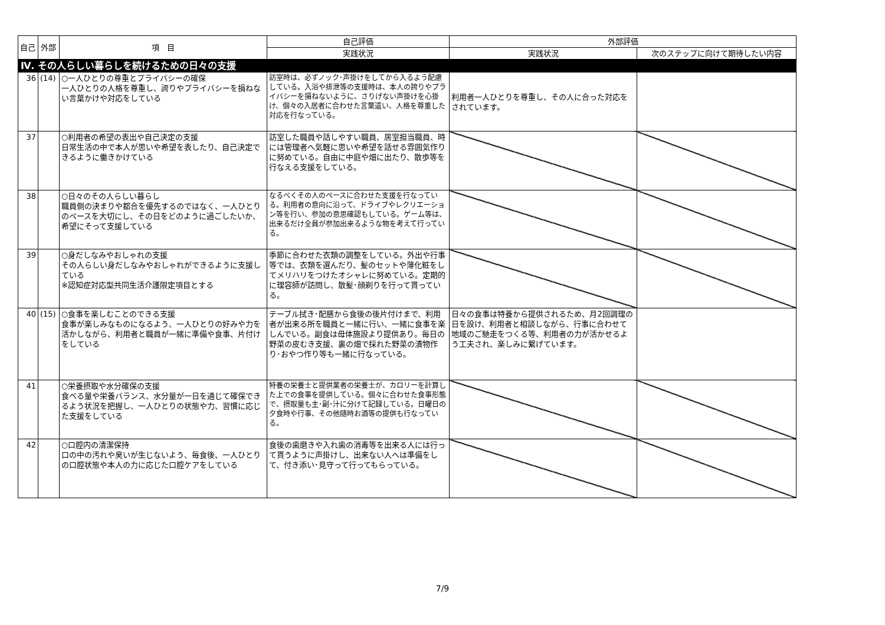| 自己 | 外部 | 項 目 | 自己評価 | 外部評価 | |
| --- | --- | --- | --- | --- | --- |
| | | | 実践状況 | 実践状況 | 次のステップに向けて期待したい内容 |
| Ⅳ. その人らしい暮らしを続けるための日々の支援 | | | | | |
| 36 | (14) | ○一人ひとりの尊重とプライバシーの確保 一人ひとりの人格を尊重し、誇りやプライバシーを損ねない言葉かけや対応をしている | 訪室時は、必ずノック･声掛けをしてから入るよう配慮している。入浴や排泄等の支援時は、本人の誇りやプライバシーを損ねないように、さりげない声掛けを心掛け、個々の入居者に合わせた言葉遣い、人格を尊重した対応を行なっている。 | 利用者一人ひとりを尊重し、その人に合った対応をされています。 | |
| 37 | | ○利用者の希望の表出や自己決定の支援 日常生活の中で本人が思いや希望を表したり、自己決定できるように働きかけている | 訪室した職員や話しやすい職員、居室担当職員、時には管理者へ気軽に思いや希望を話せる雰囲気作りに努めている。自由に中庭や畑に出たり、散歩等を行なえる支援をしている。 | | |
| 38 | | ○日々のその人らしい暮らし 職員側の決まりや都合を優先するのではなく、一人ひとりのペースを大切にし、その日をどのように過ごしたいか、希望にそって支援している | なるべくその人のペースに合わせた支援を行なっている。利用者の意向に沿って、ドライブやレクリエーション等を行い、参加の意思確認もしている。ゲーム等は、出来るだけ全員が参加出来るような物を考えて行っている。 | | |
| 39 | | ○身だしなみやおしゃれの支援 その人らしい身だしなみやおしゃれができるように支援している ※認知症対応型共同生活介護限定項目とする | 季節に合わせた衣類の調整をしている。外出や行事等では、衣類を選んだり、髪のセットや薄化粧をしてメリハリをつけたオシャレに努めている。定期的に理容師が訪問し、散髪･顔剃りを行って貰っている。 | | |
| 40 | (15) | ○食事を楽しむことのできる支援 食事が楽しみなものになるよう、一人ひとりの好みや力を活かしながら、利用者と職員が一緒に準備や食事、片付けをしている | テーブル拭き･配膳から食後の後片付けまで、利用者が出来る所を職員と一緒に行い、一緒に食事を楽しんでいる。副食は母体施設より提供あり。毎日の野菜の皮むき支援、裏の畑で採れた野菜の漬物作り･おやつ作り等も一緒に行なっている。 | 日々の食事は特養から提供されるため、月2回調理の日を設け、利用者と相談しながら、行事に合わせて地域のご馳走をつくる等、利用者の力が活かせるよう工夫され、楽しみに繋げています。 | |
| 41 | | ○栄養摂取や水分確保の支援 食べる量や栄養バランス、水分量が一日を通じて確保できるよう状況を把握し、一人ひとりの状態や力、習慣に応じた支援をしている | 特養の栄養士と提供業者の栄養士が、カロリーを計算した上での食事を提供している。個々に合わせた食事形態で、摂取量も主･副･汁に分けて記録している。日曜日の夕食時や行事、その他随時お酒等の提供も行なっている。 | | |
| 42 | | ○口腔内の清潔保持 口の中の汚れや臭いが生じないよう、毎食後、一人ひとりの口腔状態や本人の力に応じた口腔ケアをしている | 食後の歯磨きや入れ歯の消毒等を出来る人には行って貰うように声掛けし、出来ない人へは準備をして、付き添い･見守って行ってもらっている。 | | |
7/9